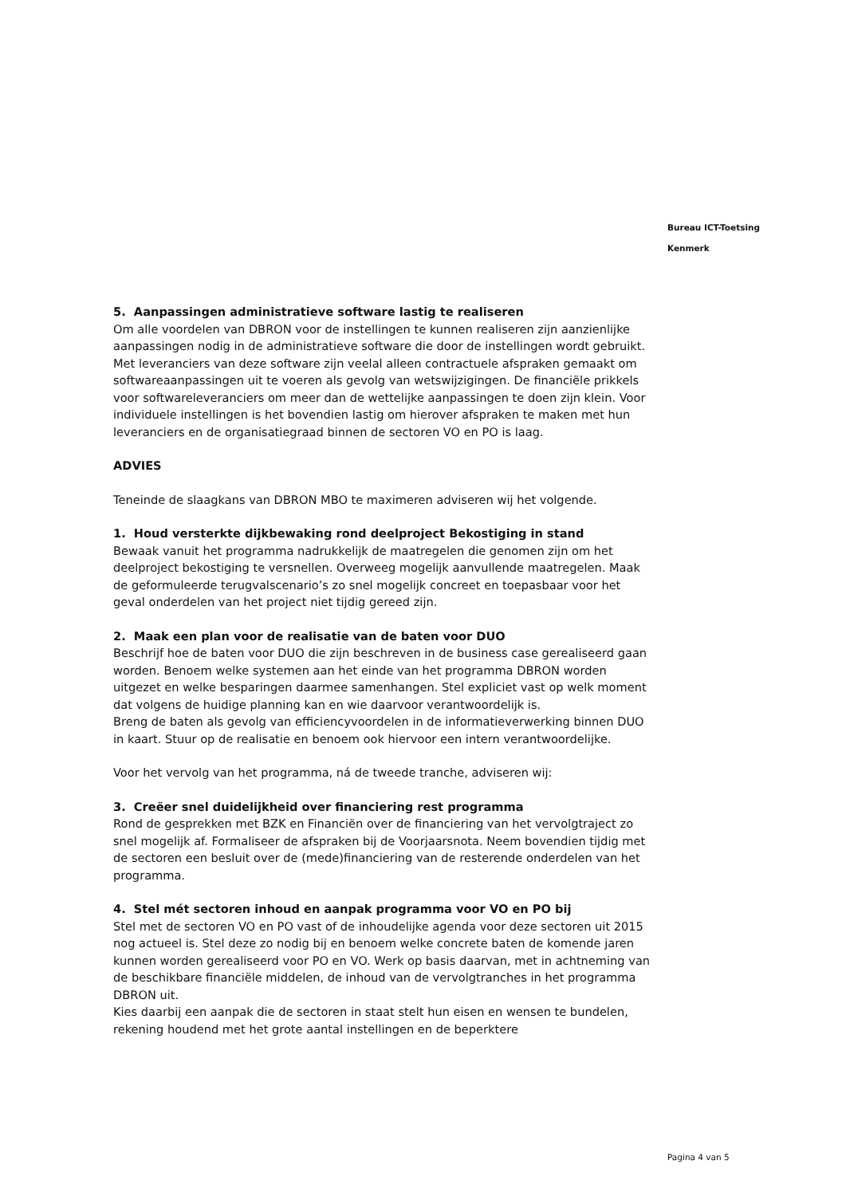Bureau ICT-Toetsing
Kenmerk
5. Aanpassingen administratieve software lastig te realiseren
Om alle voordelen van DBRON voor de instellingen te kunnen realiseren zijn aanzienlijke aanpassingen nodig in de administratieve software die door de instellingen wordt gebruikt. Met leveranciers van deze software zijn veelal alleen contractuele afspraken gemaakt om softwareaanpassingen uit te voeren als gevolg van wetswijzigingen. De financiële prikkels voor softwareleveranciers om meer dan de wettelijke aanpassingen te doen zijn klein. Voor individuele instellingen is het bovendien lastig om hierover afspraken te maken met hun leveranciers en de organisatiegraad binnen de sectoren VO en PO is laag.
ADVIES
Teneinde de slaagkans van DBRON MBO te maximeren adviseren wij het volgende.
1. Houd versterkte dijkbewaking rond deelproject Bekostiging in stand
Bewaak vanuit het programma nadrukkelijk de maatregelen die genomen zijn om het deelproject bekostiging te versnellen. Overweeg mogelijk aanvullende maatregelen. Maak de geformuleerde terugvalscenario’s zo snel mogelijk concreet en toepasbaar voor het geval onderdelen van het project niet tijdig gereed zijn.
2. Maak een plan voor de realisatie van de baten voor DUO
Beschrijf hoe de baten voor DUO die zijn beschreven in de business case gerealiseerd gaan worden. Benoem welke systemen aan het einde van het programma DBRON worden uitgezet en welke besparingen daarmee samenhangen. Stel expliciet vast op welk moment dat volgens de huidige planning kan en wie daarvoor verantwoordelijk is.
Breng de baten als gevolg van efficiencyvoordelen in de informatieverwerking binnen DUO in kaart. Stuur op de realisatie en benoem ook hiervoor een intern verantwoordelijke.
Voor het vervolg van het programma, ná de tweede tranche, adviseren wij:
3. Creëer snel duidelijkheid over financiering rest programma
Rond de gesprekken met BZK en Financiën over de financiering van het vervolgtraject zo snel mogelijk af. Formaliseer de afspraken bij de Voorjaarsnota. Neem bovendien tijdig met de sectoren een besluit over de (mede)financiering van de resterende onderdelen van het programma.
4. Stel mét sectoren inhoud en aanpak programma voor VO en PO bij
Stel met de sectoren VO en PO vast of de inhoudelijke agenda voor deze sectoren uit 2015 nog actueel is. Stel deze zo nodig bij en benoem welke concrete baten de komende jaren kunnen worden gerealiseerd voor PO en VO. Werk op basis daarvan, met in achtneming van de beschikbare financiële middelen, de inhoud van de vervolgtranches in het programma DBRON uit.
Kies daarbij een aanpak die de sectoren in staat stelt hun eisen en wensen te bundelen, rekening houdend met het grote aantal instellingen en de beperktere
Pagina 4 van 5